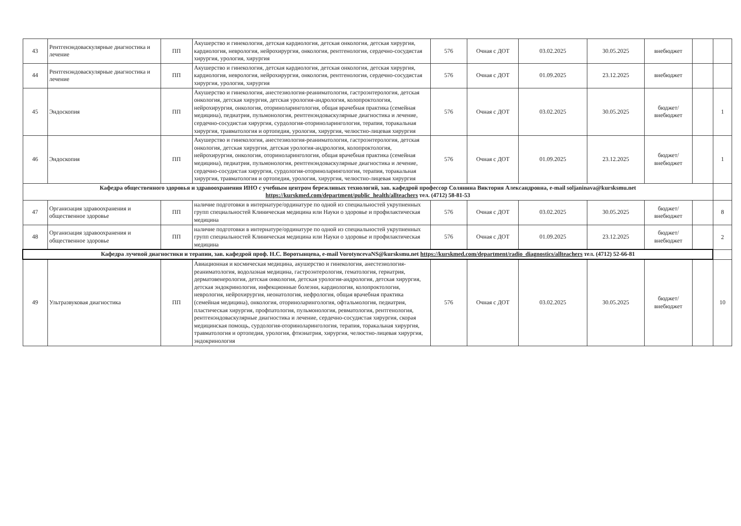| 43 | Рентгенэндоваскулярные диагностика и лечение | ПП | Акушерство и гинекология, детская кардиология, детская онкология, детская хирургия, кардиология, неврология, нейрохирургия, онкология, рентгенология, сердечно-сосудистая хирургия, урология, хирургия | 576 | Очная с ДОТ | 03.02.2025 | 30.05.2025 | внебюджет | | |
| 44 | Рентгенэндоваскулярные диагностика и лечение | ПП | Акушерство и гинекология, детская кардиология, детская онкология, детская хирургия, кардиология, неврология, нейрохирургия, онкология, рентгенология, сердечно-сосудистая хирургия, урология, хирургия | 576 | Очная с ДОТ | 01.09.2025 | 23.12.2025 | внебюджет | | |
| 45 | Эндоскопия | ПП | Акушерство и гинекология, анестезиология-реаниматология, гастроэнтерология, детская онкология, детская хирургия, детская урология-андрология, колопроктология, нейрохирургия, онкология, оториноларингология, общая врачебная практика (семейная медицина), педиатрия, пульмонология, рентгенэндоваскулярные диагностика и лечение, сердечно-сосудистая хирургия, сурдология-оториноларингология, терапия, торакальная хирургия, травматология и ортопедия, урология, хирургия, челюстно-лицевая хирургия | 576 | Очная с ДОТ | 03.02.2025 | 30.05.2025 | бюджет/ внебюджет | | 1 |
| 46 | Эндоскопия | ПП | Акушерство и гинекология, анестезиология-реаниматология, гастроэнтерология, детская онкология, детская хирургия, детская урология-андрология, колопроктология, нейрохирургия, онкология, оториноларингология, общая врачебная практика (семейная медицина), педиатрия, пульмонология, рентгенэндоваскулярные диагностика и лечение, сердечно-сосудистая хирургия, сурдология-оториноларингология, терапия, торакальная хирургия, травматология и ортопедия, урология, хирургия, челюстно-лицевая хирургия | 576 | Очная с ДОТ | 01.09.2025 | 23.12.2025 | бюджет/ внебюджет | | 1 |
| Кафедра общественного здоровья и здравоохранения ИНО с учебным центром бережливых технологий, зав. кафедрой профессор Солянина Виктория Александровна, e-mail soljaninava@kursksmu.net https://kurskmed.com/department/public_health/allteachers тел. (4712) 58-81-53 | | | | | | | | | | |
| 47 | Организация здравоохранения и общественное здоровье | ПП | наличие подготовки в интернатуре/ординатуре по одной из специальностей укрупненных групп специальностей Клиническая медицина или Науки о здоровье и профилактическая медицина | 576 | Очная с ДОТ | 03.02.2025 | 30.05.2025 | бюджет/ внебюджет | | 8 |
| 48 | Организация здравоохранения и общественное здоровье | ПП | наличие подготовки в интернатуре/ординатуре по одной из специальностей укрупненных групп специальностей Клиническая медицина или Науки о здоровье и профилактическая медицина | 576 | Очная с ДОТ | 01.09.2025 | 23.12.2025 | бюджет/ внебюджет | | 2 |
| Кафедра лучевой диагностики и терапии, зав. кафедрой проф. Н.С. Воротынцева, e-mail VorotyncevaNS@kursksmu.net https://kurskmed.com/department/radio_diagnostics/allteachers тел. (4712) 52-66-81 | | | | | | | | | | |
| 49 | Ультразвуковая диагностика | ПП | Авиационная и космическая медицина, акушерство и гинекология, анестезиология-реаниматология, водолазная медицина, гастроэнтерология, гематология, гериатрия, дерматовенерология, детская онкология, детская урология-андрология, детская хирургия, детская эндокринология, инфекционные болезни, кардиология, колопроктология, неврология, нейрохирургия, неонатология, нефрология, общая врачебная практика (семейная медицина), онкология, оториноларингология, офтальмология, педиатрия, пластическая хирургия, профпатология, пульмонология, ревматология, рентгенология, рентгенэндоваскулярные диагностика и лечение, сердечно-сосудистая хирургия, скорая медицинская помощь, сурдология-оториноларингология, терапия, торакальная хирургия, травматология и ортопедия, урология, фтизиатрия, хирургия, челюстно-лицевая хирургия, эндокринология | 576 | Очная с ДОТ | 03.02.2025 | 30.05.2025 | бюджет/ внебюджет | | 10 |